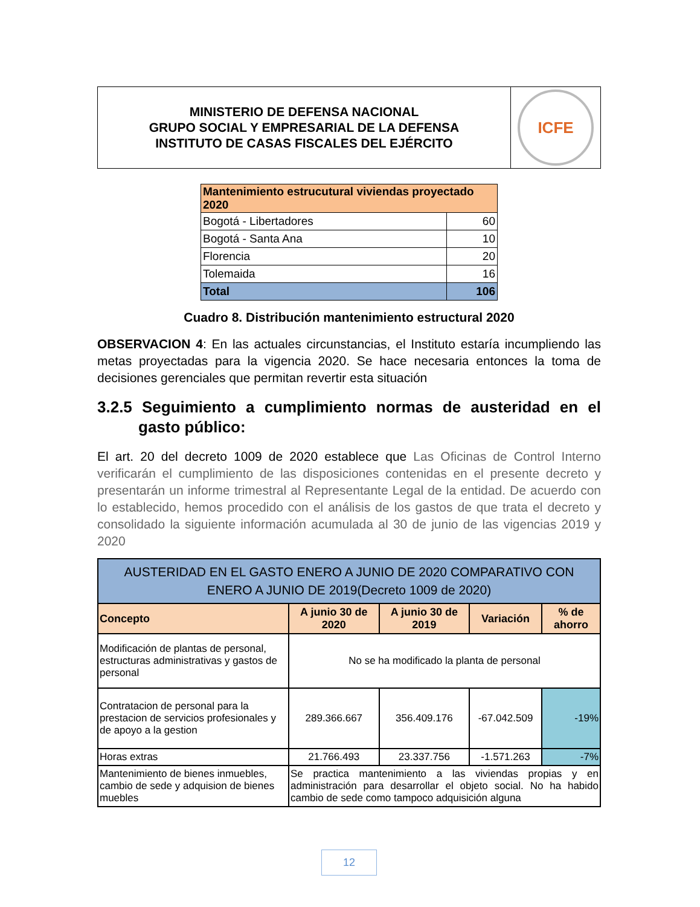MINISTERIO DE DEFENSA NACIONAL
GRUPO SOCIAL Y EMPRESARIAL DE LA DEFENSA
INSTITUTO DE CASAS FISCALES DEL EJÉRCITO
ICFE
| Mantenimiento estrucutural viviendas proyectado 2020 | |
| Bogotá - Libertadores | 60 |
| Bogotá - Santa Ana | 10 |
| Florencia | 20 |
| Tolemaida | 16 |
| Total | 106 |
Cuadro 8. Distribución mantenimiento estructural 2020
OBSERVACION 4: En las actuales circunstancias, el Instituto estaría incumpliendo las metas proyectadas para la vigencia 2020. Se hace necesaria entonces la toma de decisiones gerenciales que permitan revertir esta situación
3.2.5 Seguimiento a cumplimiento normas de austeridad en el gasto público:
El art. 20 del decreto 1009 de 2020 establece que Las Oficinas de Control Interno verificarán el cumplimiento de las disposiciones contenidas en el presente decreto y presentarán un informe trimestral al Representante Legal de la entidad. De acuerdo con lo establecido, hemos procedido con el análisis de los gastos de que trata el decreto y consolidado la siguiente información acumulada al 30 de junio de las vigencias 2019 y 2020
| AUSTERIDAD EN EL GASTO ENERO A JUNIO DE 2020 COMPARATIVO CON ENERO A JUNIO DE 2019(Decreto 1009 de 2020) | | | | |
| --- | --- | --- | --- | --- |
| Concepto | A junio 30 de 2020 | A junio 30 de 2019 | Variación | % de ahorro |
| Modificación de plantas de personal, estructuras administrativas y gastos de personal | No se ha modificado la planta de personal | | | |
| Contratacion de personal para la prestacion de servicios profesionales y de apoyo a la gestion | 289.366.667 | 356.409.176 | -67.042.509 | -19% |
| Horas extras | 21.766.493 | 23.337.756 | -1.571.263 | -7% |
| Mantenimiento de bienes inmuebles, cambio de sede y adquision de bienes muebles | Se practica mantenimiento a las viviendas propias y en administración para desarrollar el objeto social. No ha habido cambio de sede como tampoco adquisición alguna | | | |
12